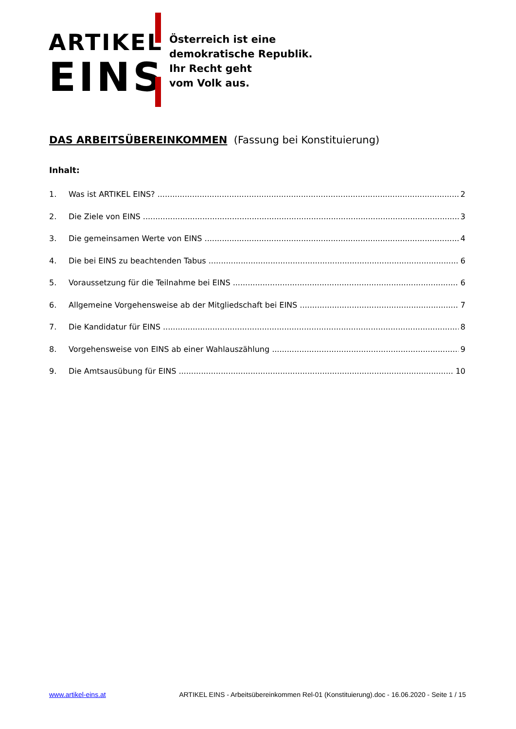ARTIKEL
EINS
Österreich ist eine
demokratische Republik.
Ihr Recht geht
vom Volk aus.
DAS ARBEITSÜBEREINKOMMEN (Fassung bei Konstituierung)
Inhalt:
1. Was ist ARTIKEL EINS? 2
2. Die Ziele von EINS 3
3. Die gemeinsamen Werte von EINS 4
4. Die bei EINS zu beachtenden Tabus 6
5. Voraussetzung für die Teilnahme bei EINS 6
6. Allgemeine Vorgehensweise ab der Mitgliedschaft bei EINS 7
7. Die Kandidatur für EINS 8
8. Vorgehensweise von EINS ab einer Wahlauszählung 9
9. Die Amtsausübung für EINS 10
www.artikel-eins.at ARTIKEL EINS - Arbeitsübereinkommen Rel-01 (Konstituierung).doc - 16.06.2020 - Seite 1 / 15